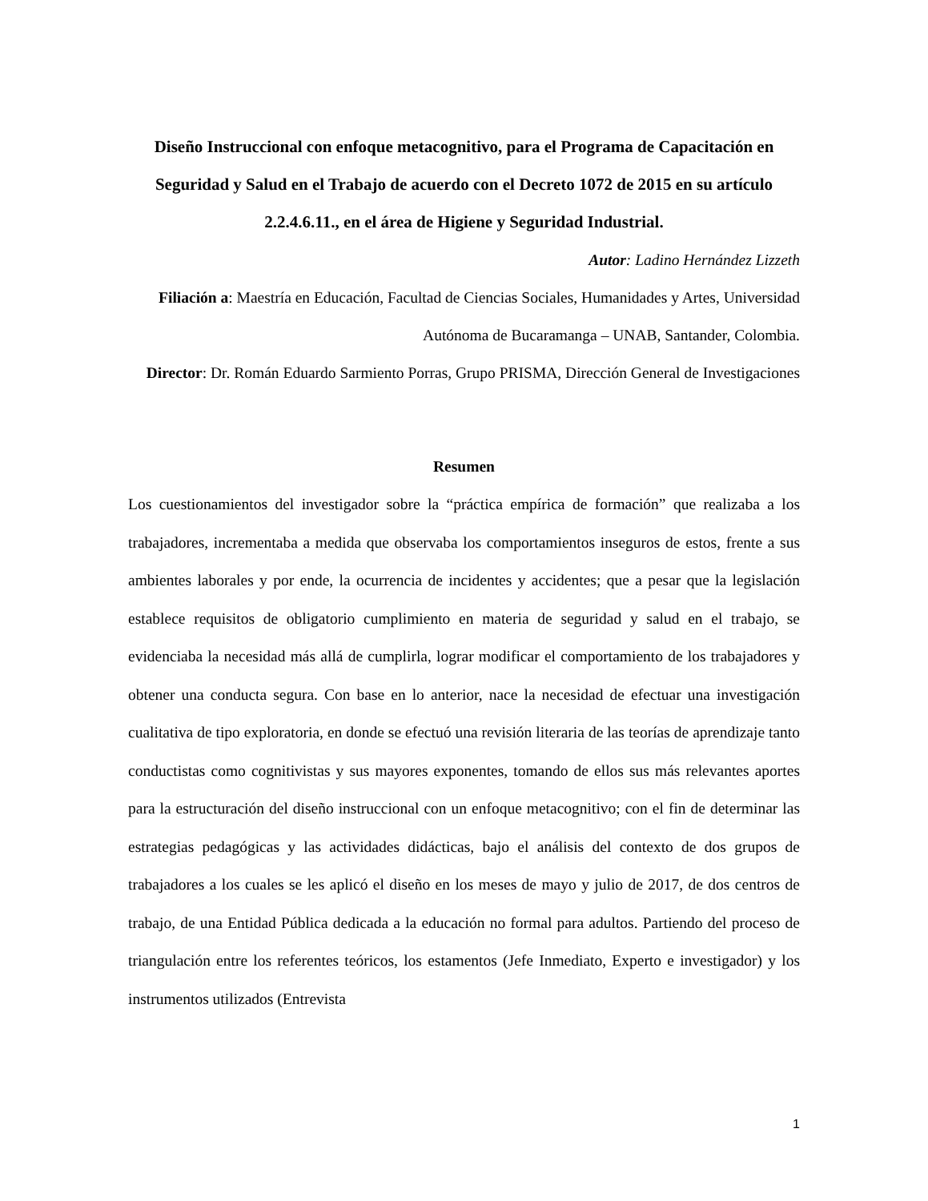Diseño Instruccional con enfoque metacognitivo, para el Programa de Capacitación en Seguridad y Salud en el Trabajo de acuerdo con el Decreto 1072 de 2015 en su artículo 2.2.4.6.11., en el área de Higiene y Seguridad Industrial.
Autor: Ladino Hernández Lizzeth
Filiación a: Maestría en Educación, Facultad de Ciencias Sociales, Humanidades y Artes, Universidad Autónoma de Bucaramanga – UNAB, Santander, Colombia.
Director: Dr. Román Eduardo Sarmiento Porras, Grupo PRISMA, Dirección General de Investigaciones
Resumen
Los cuestionamientos del investigador sobre la “práctica empírica de formación” que realizaba a los trabajadores, incrementaba a medida que observaba los comportamientos inseguros de estos, frente a sus ambientes laborales y por ende, la ocurrencia de incidentes y accidentes; que a pesar que la legislación establece requisitos de obligatorio cumplimiento en materia de seguridad y salud en el trabajo, se evidenciaba la necesidad más allá de cumplirla, lograr modificar el comportamiento de los trabajadores y obtener una conducta segura. Con base en lo anterior, nace la necesidad de efectuar una investigación cualitativa de tipo exploratoria, en donde se efectuó una revisión literaria de las teorías de aprendizaje tanto conductistas como cognitivistas y sus mayores exponentes, tomando de ellos sus más relevantes aportes para la estructuración del diseño instruccional con un enfoque metacognitivo; con el fin de determinar las estrategias pedagógicas y las actividades didácticas, bajo el análisis del contexto de dos grupos de trabajadores a los cuales se les aplicó el diseño en los meses de mayo y julio de 2017, de dos centros de trabajo, de una Entidad Pública dedicada a la educación no formal para adultos. Partiendo del proceso de triangulación entre los referentes teóricos, los estamentos (Jefe Inmediato, Experto e investigador) y los instrumentos utilizados (Entrevista
1